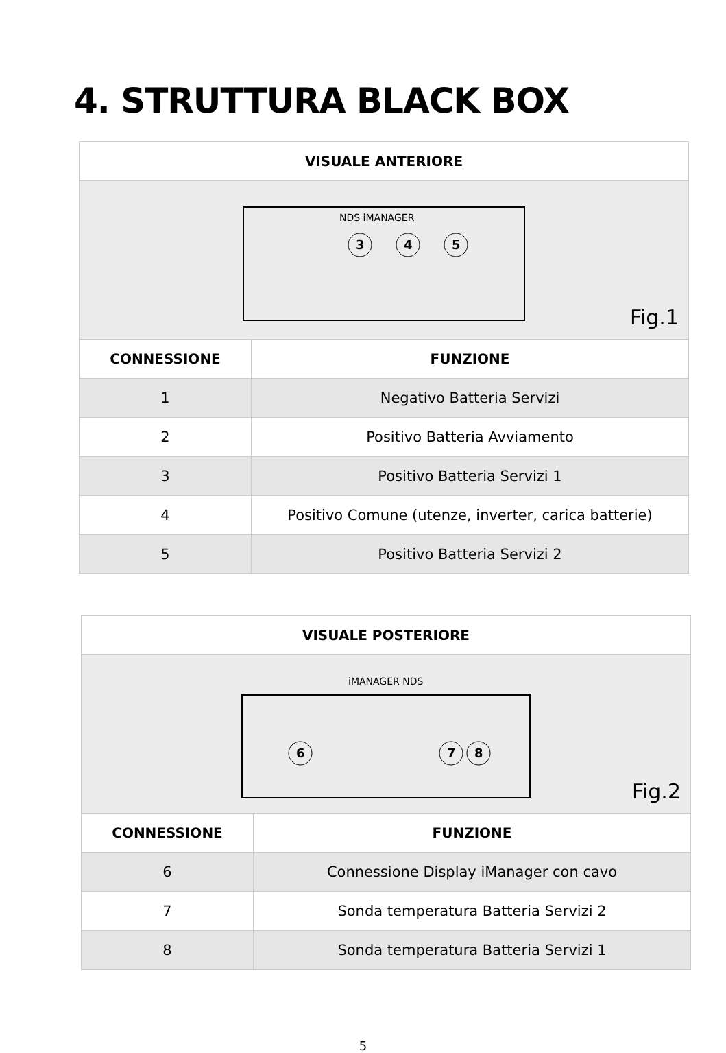4. STRUTTURA BLACK BOX
| VISUALE ANTERIORE | |
| --- | --- |
| NDS iMANAGER 3 4 5 Fig.1 | |
| CONNESSIONE | FUNZIONE |
| 1 | Negativo Batteria Servizi |
| 2 | Positivo Batteria Avviamento |
| 3 | Positivo Batteria Servizi 1 |
| 4 | Positivo Comune (utenze, inverter, carica batterie) |
| 5 | Positivo Batteria Servizi 2 |
| VISUALE POSTERIORE | |
| --- | --- |
| iMANAGER NDS 6 7 8 Fig.2 | |
| CONNESSIONE | FUNZIONE |
| 6 | Connessione Display iManager con cavo |
| 7 | Sonda temperatura Batteria Servizi 2 |
| 8 | Sonda temperatura Batteria Servizi 1 |
5